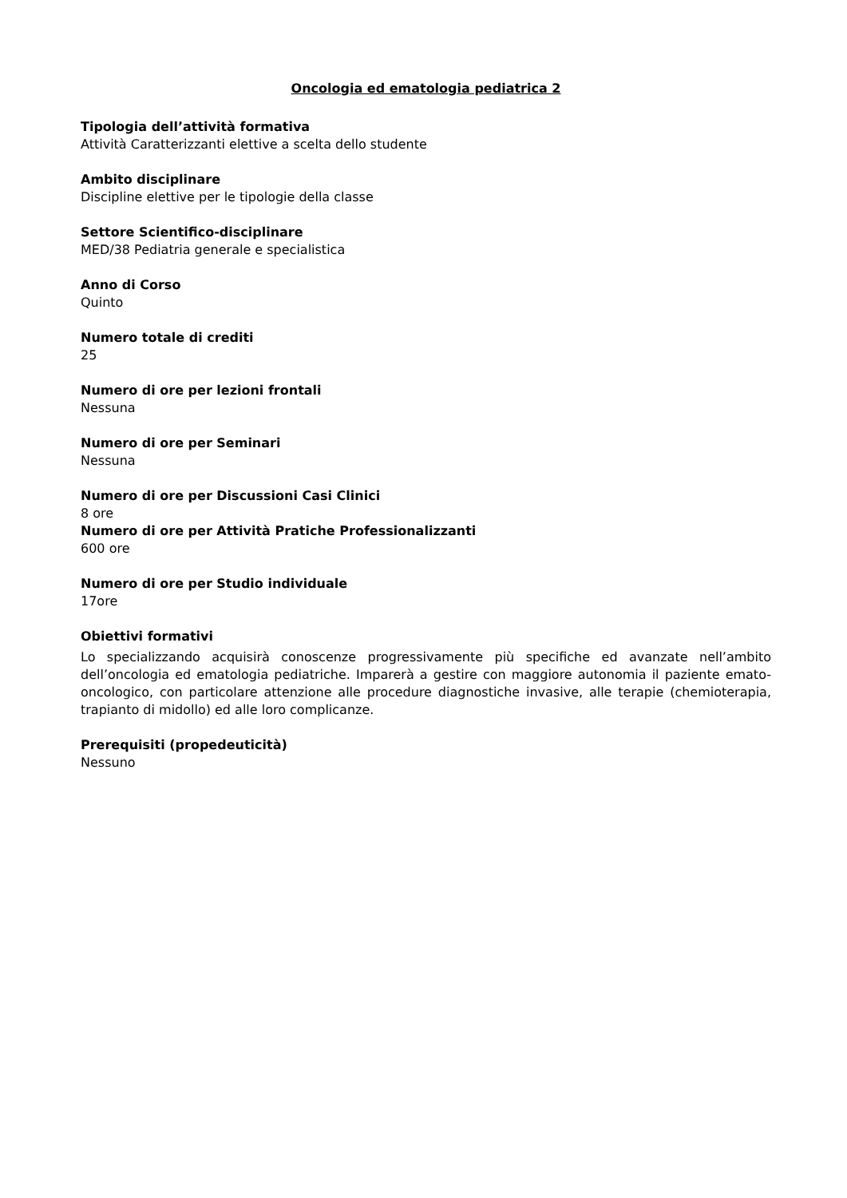Oncologia ed ematologia pediatrica 2
Tipologia dell’attività formativa
Attività Caratterizzanti elettive a scelta dello studente
Ambito disciplinare
Discipline elettive per le tipologie della classe
Settore Scientifico-disciplinare
MED/38 Pediatria generale e specialistica
Anno di Corso
Quinto
Numero totale di crediti
25
Numero di ore per lezioni frontali
Nessuna
Numero di ore per Seminari
Nessuna
Numero di ore per Discussioni Casi Clinici
8 ore
Numero di ore per Attività Pratiche Professionalizzanti
600 ore
Numero di ore per Studio individuale
17ore
Obiettivi formativi
Lo specializzando acquisirà conoscenze progressivamente più specifiche ed avanzate nell’ambito dell’oncologia ed ematologia pediatriche. Imparerà a gestire con maggiore autonomia il paziente emato-oncologico, con particolare attenzione alle procedure diagnostiche invasive, alle terapie (chemioterapia, trapianto di midollo) ed alle loro complicanze.
Prerequisiti (propedeuticità)
Nessuno